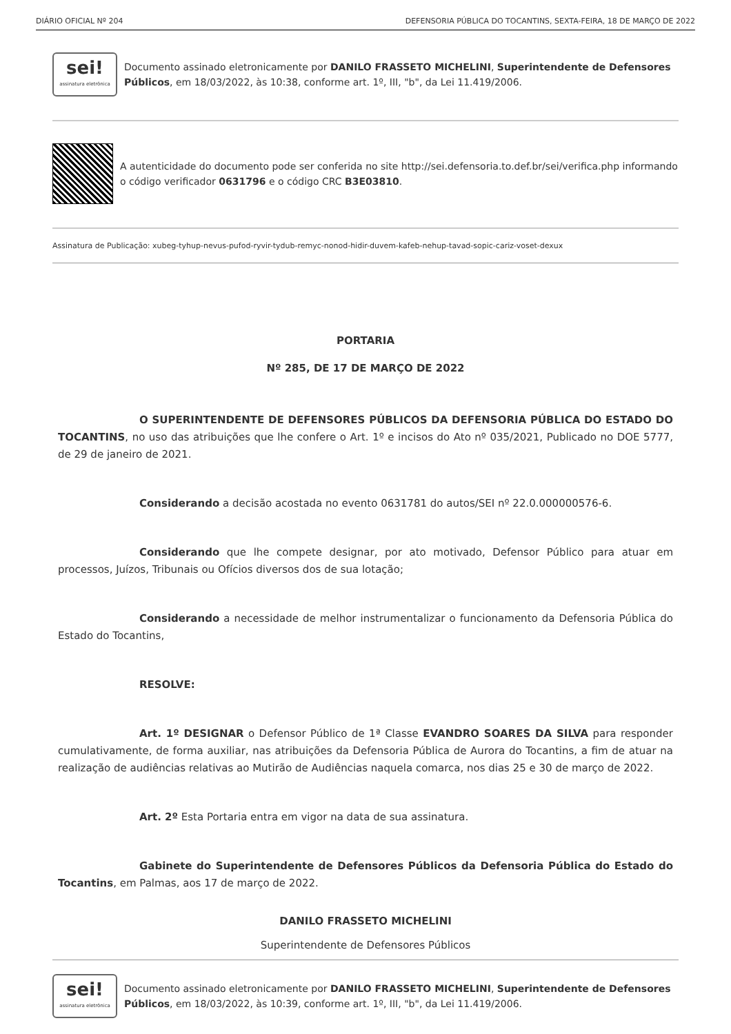DIÁRIO OFICIAL Nº 204 DEFENSORIA PÚBLICA DO TOCANTINS, SEXTA-FEIRA, 18 DE MARÇO DE 2022
sei!
assinatura eletrônica
Documento assinado eletronicamente por DANILO FRASSETO MICHELINI, Superintendente de Defensores Públicos, em 18/03/2022, às 10:38, conforme art. 1º, III, "b", da Lei 11.419/2006.
A autenticidade do documento pode ser conferida no site http://sei.defensoria.to.def.br/sei/verifica.php informando o código verificador 0631796 e o código CRC B3E03810.
Assinatura de Publicação: xubeg-tyhup-nevus-pufod-ryvir-tydub-remyc-nonod-hidir-duvem-kafeb-nehup-tavad-sopic-cariz-voset-dexux
PORTARIA
Nº 285, DE 17 DE MARÇO DE 2022
O SUPERINTENDENTE DE DEFENSORES PÚBLICOS DA DEFENSORIA PÚBLICA DO ESTADO DO TOCANTINS, no uso das atribuições que lhe confere o Art. 1º e incisos do Ato nº 035/2021, Publicado no DOE 5777, de 29 de janeiro de 2021.
Considerando a decisão acostada no evento 0631781 do autos/SEI nº 22.0.000000576-6.
Considerando que lhe compete designar, por ato motivado, Defensor Público para atuar em processos, Juízos, Tribunais ou Ofícios diversos dos de sua lotação;
Considerando a necessidade de melhor instrumentalizar o funcionamento da Defensoria Pública do Estado do Tocantins,
RESOLVE:
Art. 1º DESIGNAR o Defensor Público de 1ª Classe EVANDRO SOARES DA SILVA para responder cumulativamente, de forma auxiliar, nas atribuições da Defensoria Pública de Aurora do Tocantins, a fim de atuar na realização de audiências relativas ao Mutirão de Audiências naquela comarca, nos dias 25 e 30 de março de 2022.
Art. 2º Esta Portaria entra em vigor na data de sua assinatura.
Gabinete do Superintendente de Defensores Públicos da Defensoria Pública do Estado do Tocantins, em Palmas, aos 17 de março de 2022.
DANILO FRASSETO MICHELINI
Superintendente de Defensores Públicos
sei!
assinatura eletrônica
Documento assinado eletronicamente por DANILO FRASSETO MICHELINI, Superintendente de Defensores Públicos, em 18/03/2022, às 10:39, conforme art. 1º, III, "b", da Lei 11.419/2006.